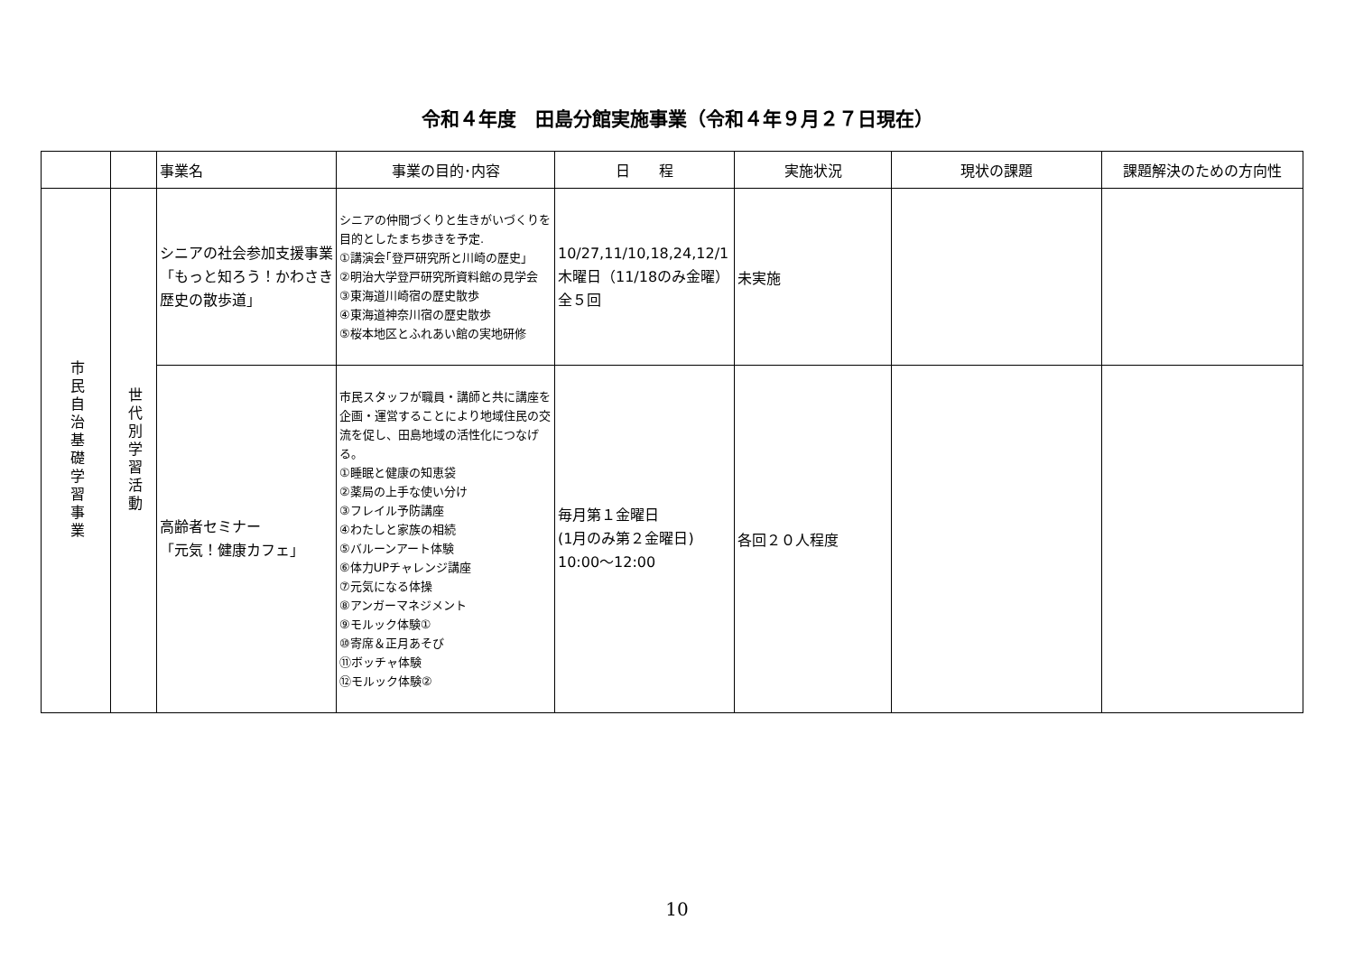令和４年度　田島分館実施事業（令和４年９月２７日現在）
| | | 事業名 | 事業の目的･内容 | 日 程 | 実施状況 | 現状の課題 | 課題解決のための方向性 |
| --- | --- | --- | --- | --- | --- | --- | --- |
| 市民自治基礎学習事業 | 世代別学習活動 | シニアの社会参加支援事業 「もっと知ろう！かわさき歴史の散歩道」 | シニアの仲間づくりと生きがいづくりを目的としたまち歩きを予定. ①講演会｢登戸研究所と川崎の歴史｣ ②明治大学登戸研究所資料館の見学会 ③東海道川崎宿の歴史散歩 ④東海道神奈川宿の歴史散歩 ⑤桜本地区とふれあい館の実地研修 | 10/27,11/10,18,24,12/1木曜日（11/18のみ金曜） 全５回 | 未実施 | | |
| | | 高齢者セミナー 「元気！健康カフェ」 | 市民スタッフが職員・講師と共に講座を企画・運営することにより地域住民の交流を促し、田島地域の活性化につなげる。 ①睡眠と健康の知恵袋 ②薬局の上手な使い分け ③フレイル予防講座 ④わたしと家族の相続 ⑤バルーンアート体験 ⑥体力UPチャレンジ講座 ⑦元気になる体操 ⑧アンガーマネジメント ⑨モルック体験① ⑩寄席＆正月あそび ⑪ボッチャ体験 ⑫モルック体験② | 毎月第１金曜日 (1月のみ第２金曜日) 10:00～12:00 | 各回２０人程度 | | |
10